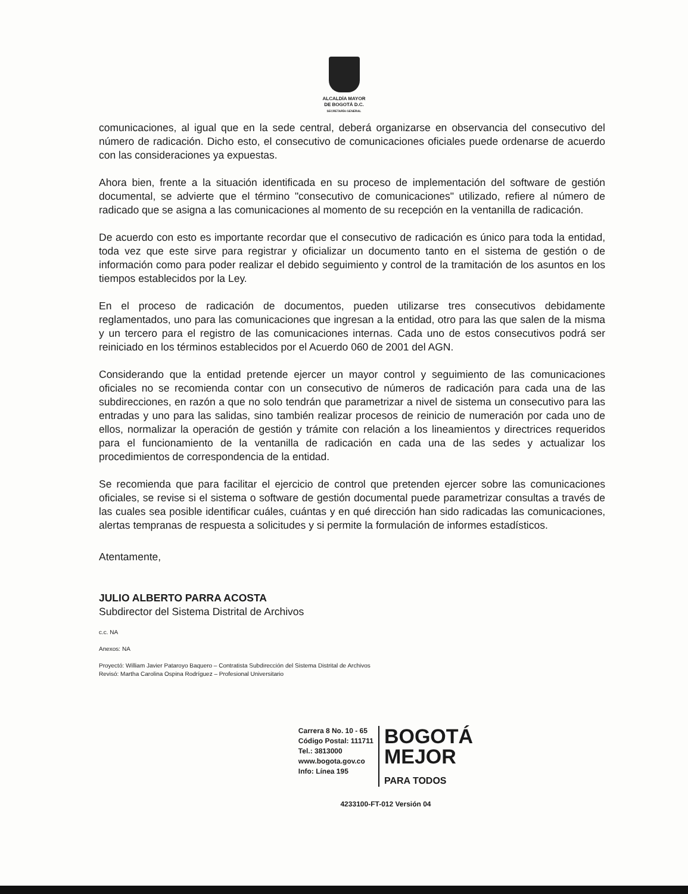ALCALDÍA MAYOR
DE BOGOTÁ D.C.
SECRETARÍA GENERAL
comunicaciones, al igual que en la sede central, deberá organizarse en observancia del consecutivo del número de radicación. Dicho esto, el consecutivo de comunicaciones oficiales puede ordenarse de acuerdo con las consideraciones ya expuestas.
Ahora bien, frente a la situación identificada en su proceso de implementación del software de gestión documental, se advierte que el término "consecutivo de comunicaciones" utilizado, refiere al número de radicado que se asigna a las comunicaciones al momento de su recepción en la ventanilla de radicación.
De acuerdo con esto es importante recordar que el consecutivo de radicación es único para toda la entidad, toda vez que este sirve para registrar y oficializar un documento tanto en el sistema de gestión o de información como para poder realizar el debido seguimiento y control de la tramitación de los asuntos en los tiempos establecidos por la Ley.
En el proceso de radicación de documentos, pueden utilizarse tres consecutivos debidamente reglamentados, uno para las comunicaciones que ingresan a la entidad, otro para las que salen de la misma y un tercero para el registro de las comunicaciones internas. Cada uno de estos consecutivos podrá ser reiniciado en los términos establecidos por el Acuerdo 060 de 2001 del AGN.
Considerando que la entidad pretende ejercer un mayor control y seguimiento de las comunicaciones oficiales no se recomienda contar con un consecutivo de números de radicación para cada una de las subdirecciones, en razón a que no solo tendrán que parametrizar a nivel de sistema un consecutivo para las entradas y uno para las salidas, sino también realizar procesos de reinicio de numeración por cada uno de ellos, normalizar la operación de gestión y trámite con relación a los lineamientos y directrices requeridos para el funcionamiento de la ventanilla de radicación en cada una de las sedes y actualizar los procedimientos de correspondencia de la entidad.
Se recomienda que para facilitar el ejercicio de control que pretenden ejercer sobre las comunicaciones oficiales, se revise si el sistema o software de gestión documental puede parametrizar consultas a través de las cuales sea posible identificar cuáles, cuántas y en qué dirección han sido radicadas las comunicaciones, alertas tempranas de respuesta a solicitudes y si permite la formulación de informes estadísticos.
Atentamente,
JULIO ALBERTO PARRA ACOSTA
Subdirector del Sistema Distrital de Archivos
c.c. NA
Anexos: NA
Proyectó: William Javier Pataroyo Baquero – Contratista Subdirección del Sistema Distrital de Archivos
Revisó: Martha Carolina Ospina Rodríguez – Profesional Universitario
Carrera 8 No. 10 - 65
Código Postal: 111711
Tel.: 3813000
www.bogota.gov.co
Info: Línea 195
BOGOTÁ
MEJOR
PARA TODOS
4233100-FT-012 Versión 04